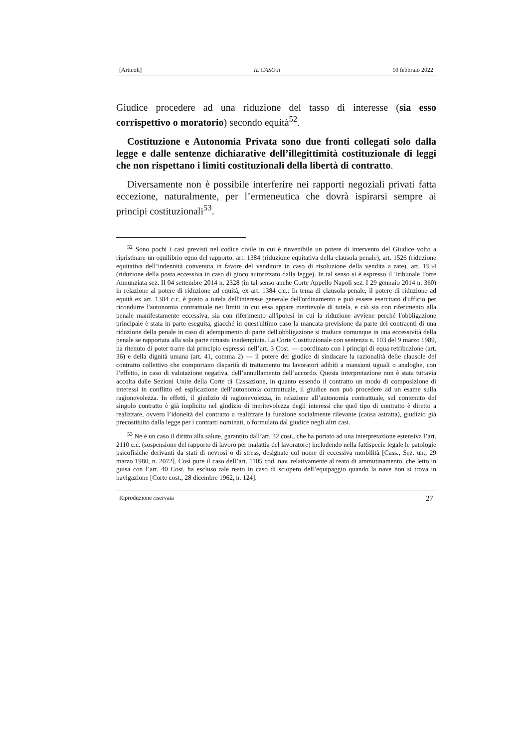[Articoli] IL CASO.it 10 febbraio 2022
Giudice procedere ad una riduzione del tasso di interesse (sia esso corrispettivo o moratorio) secondo equità<sup>52</sup>.
Costituzione e Autonomia Privata sono due fronti collegati solo dalla legge e dalle sentenze dichiarative dell’illegittimità costituzionale di leggi che non rispettano i limiti costituzionali della libertà di contratto.
Diversamente non è possibile interferire nei rapporti negoziali privati fatta eccezione, naturalmente, per l’ermeneutica che dovrà ispirarsi sempre ai principi costituzionali<sup>53</sup>.
<sup>52</sup> Sono pochi i casi previsti nel codice civile in cui è rinvenibile un potere di intervento del Giudice volto a ripristinare un equilibrio equo del rapporto: art. 1384 (riduzione equitativa della clausola penale), art. 1526 (riduzione equitativa dell’indennità convenuta in favore del venditore in caso di risoluzione della vendita a rate), art. 1934 (riduzione della posta eccessiva in caso di gioco autorizzato dalla legge). In tal senso si è espresso il Tribunale Torre Annunziata sez. II 04 settembre 2014 n. 2328 (in tal senso anche Corte Appello Napoli sez. I 29 gennaio 2014 n. 360) in relazione al potere di riduzione ad equità, ex art. 1384 c.c.: In tema di clausola penale, il potere di riduzione ad equità ex art. 1384 c.c. è posto a tutela dell'interesse generale dell'ordinamento e può essere esercitato d'ufficio per ricondurre l'autonomia contrattuale nei limiti in cui essa appare meritevole di tutela, e ciò sia con riferimento alla penale manifestamente eccessiva, sia con riferimento all'ipotesi in cui la riduzione avviene perché l'obbligazione principale è stata in parte eseguita, giacché in quest'ultimo caso la mancata previsione da parte dei contraenti di una riduzione della penale in caso di adempimento di parte dell'obbligazione si traduce comunque in una eccessività della penale se rapportata alla sola parte rimasta inadempiuta. La Corte Costituzionale con sentenza n. 103 del 9 marzo 1989, ha ritenuto di poter trarre dal principio espresso nell’art. 3 Cost. — coordinato con i principi di equa retribuzione (art. 36) e della dignità umana (art. 41, comma 2) — il potere del giudice di sindacare la razionalità delle clausole del contratto collettivo che comportano disparità di trattamento tra lavoratori adibiti a mansioni uguali o analoghe, con l’effetto, in caso di valutazione negativa, dell’annullamento dell’accordo. Questa interpretazione non è stata tuttavia accolta dalle Sezioni Unite della Corte di Cassazione, in quanto essendo il contratto un modo di composizione di interessi in conflitto ed esplicazione dell’autonomia contrattuale, il giudice non può procedere ad un esame sulla ragionevolezza. In effetti, il giudizio di ragionevolezza, in relazione all’autonomia contrattuale, sul contenuto del singolo contratto è già implicito nel giudizio di meritevolezza degli interessi che quel tipo di contratto è diretto a realizzare, ovvero l’idoneità del contratto a realizzare la funzione socialmente rilevante (causa astratta), giudizio già precostituito dalla legge per i contratti nominati, o formulato dal giudice negli altri casi.
<sup>53</sup> Ne è un caso il diritto alla salute, garantito dall’art. 32 cost., che ha portato ad una interpretazione estensiva l’art. 2110 c.c. (sospensione del rapporto di lavoro per malattia del lavoratore) includendo nella fattispecie legale le patologie psicofisiche derivanti da stati di nevrosi o di stress, designate col nome di eccessiva morbilità [Cass., Sez. un., 29 marzo 1980, n. 2072]. Così pure il caso dell’art. 1105 cod. nav. relativamente al reato di ammutinamento, che letto in guisa con l’art. 40 Cost. ha escluso tale reato in caso di sciopero dell’equipaggio quando la nave non si trova in navigazione [Corte cost., 28 dicembre 1962, n. 124].
Riproduzione riservata 27